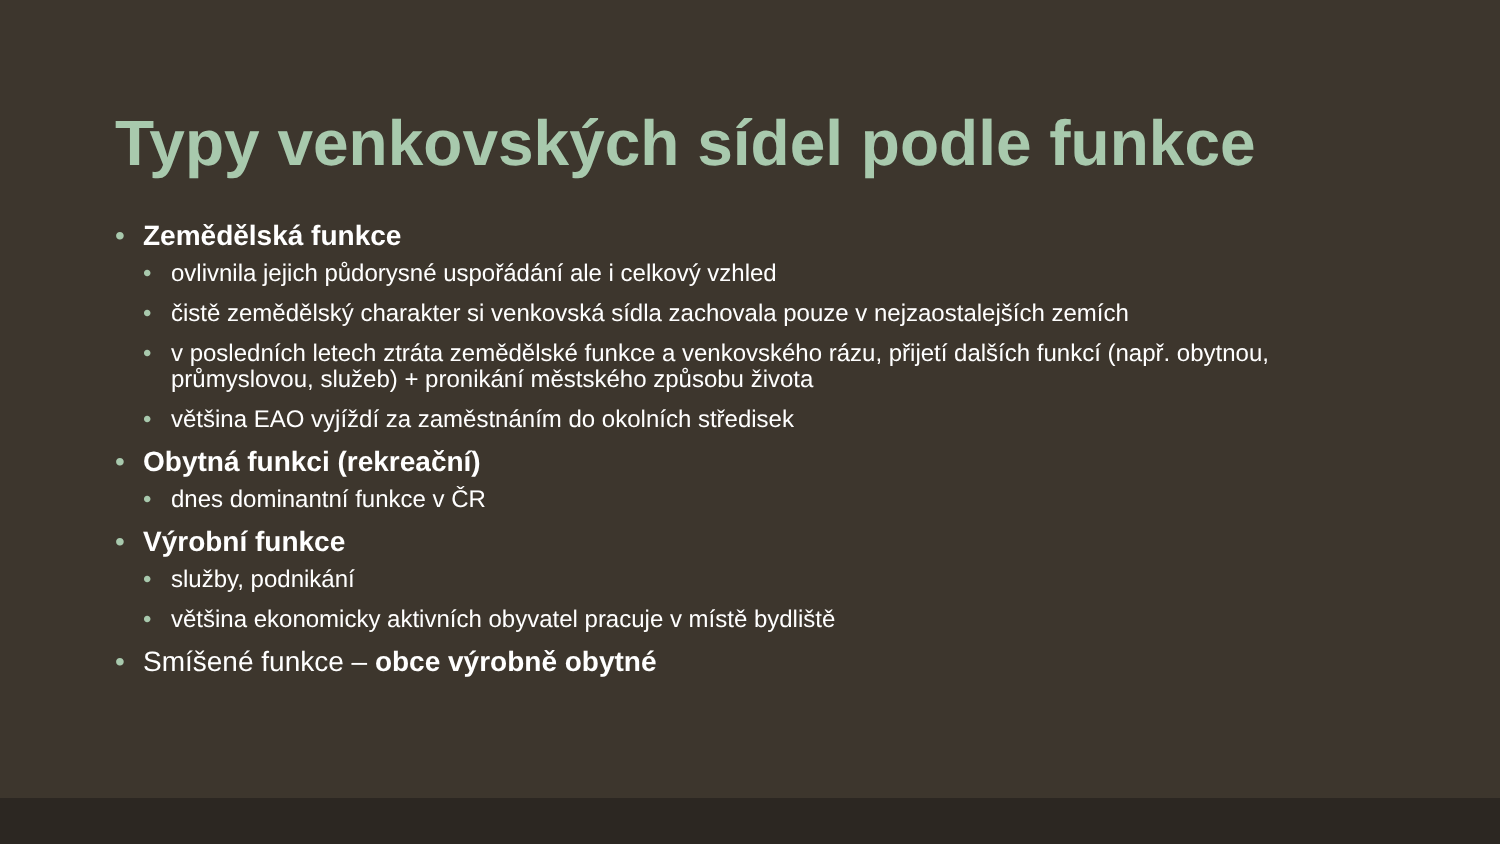Typy venkovských sídel podle funkce
• Zemědělská funkce
• ovlivnila jejich půdorysné uspořádání ale i celkový vzhled
• čistě zemědělský charakter si venkovská sídla zachovala pouze v nejzaostalejších zemích
• v posledních letech ztráta zemědělské funkce a venkovského rázu, přijetí dalších funkcí (např. obytnou, průmyslovou, služeb) + pronikání městského způsobu života
• většina EAO vyjíždí za zaměstnáním do okolních středisek
• Obytná funkci (rekreační)
• dnes dominantní funkce v ČR
• Výrobní funkce
• služby, podnikání
• většina ekonomicky aktivních obyvatel pracuje v místě bydliště
• Smíšené funkce – obce výrobně obytné